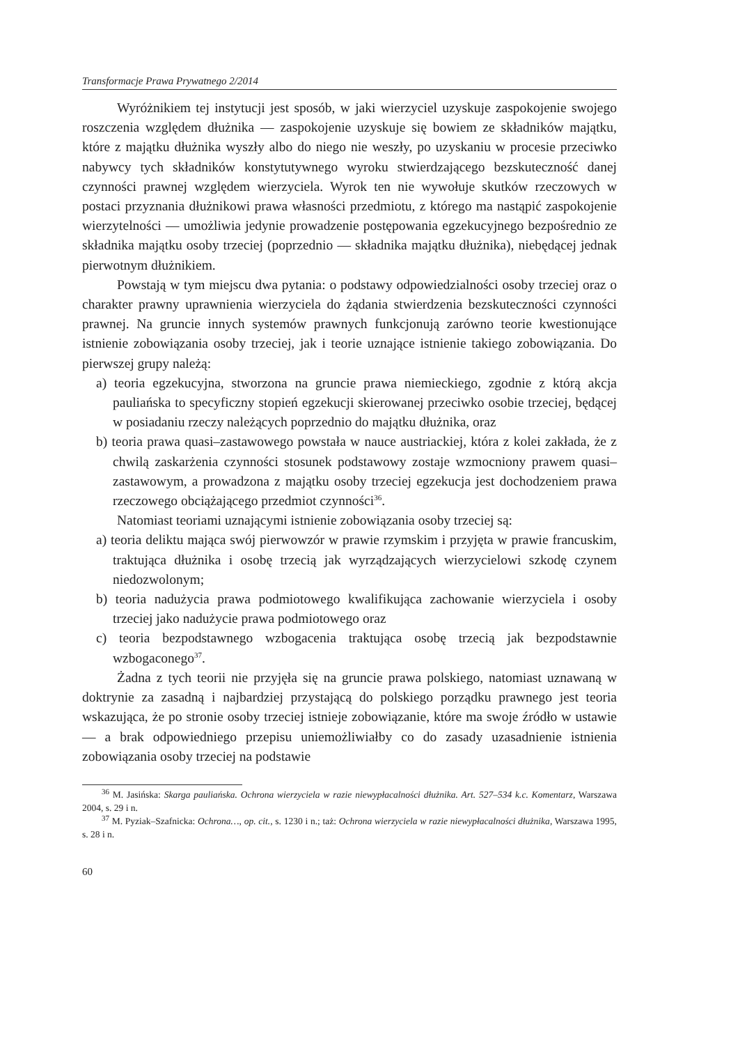Transformacje Prawa Prywatnego 2/2014
Wyróżnikiem tej instytucji jest sposób, w jaki wierzyciel uzyskuje zaspokojenie swojego roszczenia względem dłużnika — zaspokojenie uzyskuje się bowiem ze składników majątku, które z majątku dłużnika wyszły albo do niego nie weszły, po uzyskaniu w procesie przeciwko nabywcy tych składników konstytutywnego wyroku stwierdzającego bezskuteczność danej czynności prawnej względem wierzyciela. Wyrok ten nie wywołuje skutków rzeczowych w postaci przyznania dłużnikowi prawa własności przedmiotu, z którego ma nastąpić zaspokojenie wierzytelności — umożliwia jedynie prowadzenie postępowania egzekucyjnego bezpośrednio ze składnika majątku osoby trzeciej (poprzednio — składnika majątku dłużnika), niebędącej jednak pierwotnym dłużnikiem.
Powstają w tym miejscu dwa pytania: o podstawy odpowiedzialności osoby trzeciej oraz o charakter prawny uprawnienia wierzyciela do żądania stwierdzenia bezskuteczności czynności prawnej. Na gruncie innych systemów prawnych funkcjonują zarówno teorie kwestionujące istnienie zobowiązania osoby trzeciej, jak i teorie uznające istnienie takiego zobowiązania. Do pierwszej grupy należą:
a) teoria egzekucyjna, stworzona na gruncie prawa niemieckiego, zgodnie z którą akcja pauliańska to specyficzny stopień egzekucji skierowanej przeciwko osobie trzeciej, będącej w posiadaniu rzeczy należących poprzednio do majątku dłużnika, oraz
b) teoria prawa quasi–zastawowego powstała w nauce austriackiej, która z kolei zakłada, że z chwilą zaskarżenia czynności stosunek podstawowy zostaje wzmocniony prawem quasi–zastawowym, a prowadzona z majątku osoby trzeciej egzekucja jest dochodzeniem prawa rzeczowego obciążającego przedmiot czynności<sup>36</sup>.
Natomiast teoriami uznającymi istnienie zobowiązania osoby trzeciej są:
a) teoria deliktu mająca swój pierwowzór w prawie rzymskim i przyjęta w prawie francuskim, traktująca dłużnika i osobę trzecią jak wyrządzających wierzycielowi szkodę czynem niedozwolonym;
b) teoria nadużycia prawa podmiotowego kwalifikująca zachowanie wierzyciela i osoby trzeciej jako nadużycie prawa podmiotowego oraz
c) teoria bezpodstawnego wzbogacenia traktująca osobę trzecią jak bezpodstawnie wzbogaconego<sup>37</sup>.
Żadna z tych teorii nie przyjęła się na gruncie prawa polskiego, natomiast uznawaną w doktrynie za zasadną i najbardziej przystającą do polskiego porządku prawnego jest teoria wskazująca, że po stronie osoby trzeciej istnieje zobowiązanie, które ma swoje źródło w ustawie — a brak odpowiedniego przepisu uniemożliwiałby co do zasady uzasadnienie istnienia zobowiązania osoby trzeciej na podstawie
<sup>36</sup> M. Jasińska: Skarga pauliańska. Ochrona wierzyciela w razie niewypłacalności dłużnika. Art. 527–534 k.c. Komentarz, Warszawa 2004, s. 29 i n.
<sup>37</sup> M. Pyziak–Szafnicka: Ochrona…, op. cit., s. 1230 i n.; taż: Ochrona wierzyciela w razie niewypłacalności dłużnika, Warszawa 1995, s. 28 i n.
60